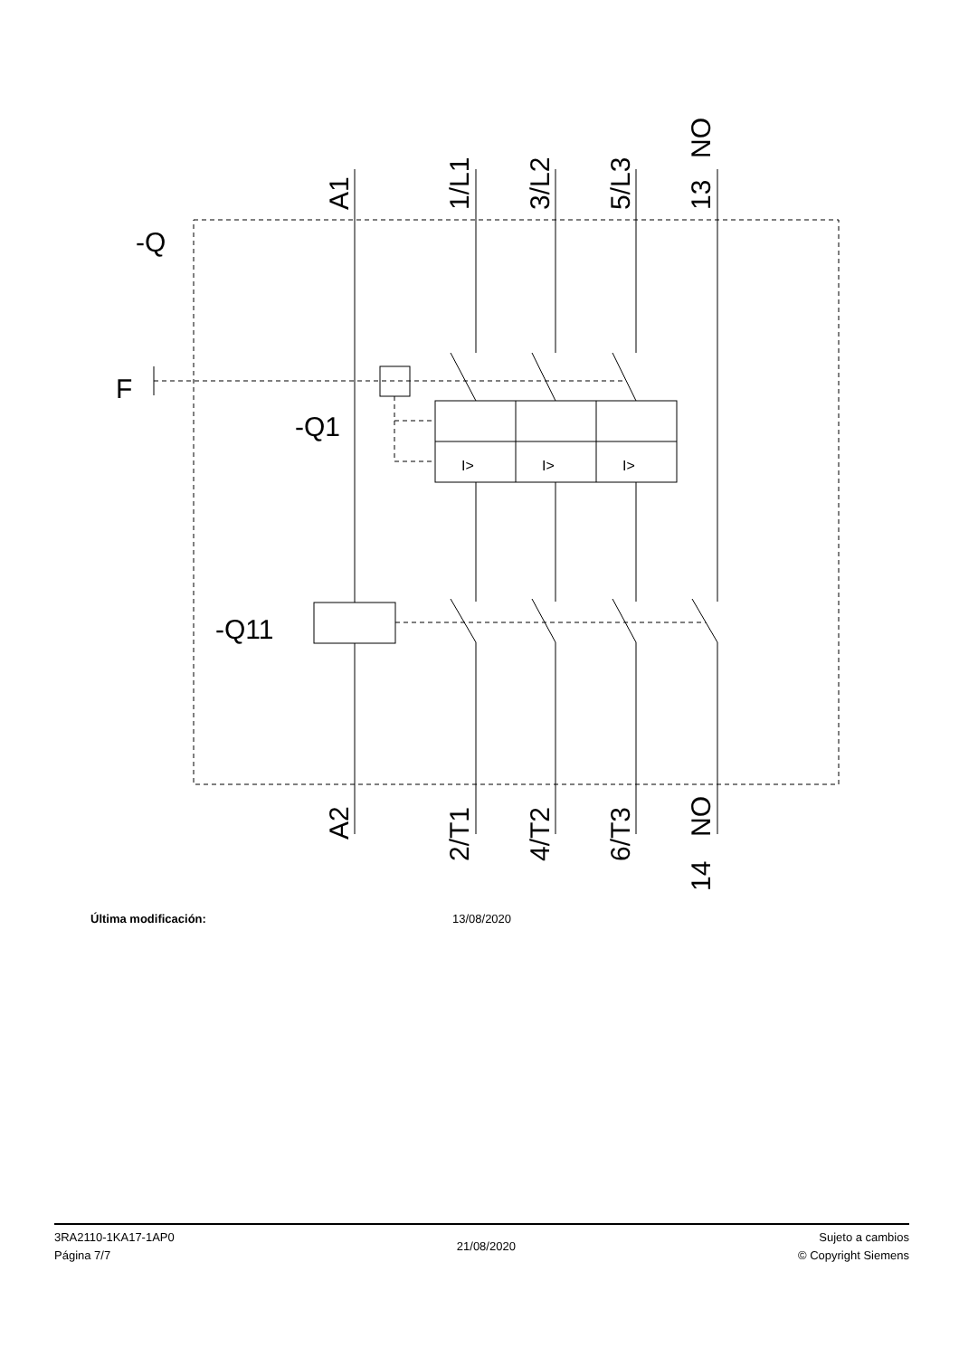-Q
F
-Q1
-Q11
A1
1/L1
3/L2
5/L3
13
NO
A2
2/T1
4/T2
6/T3
NO
14
I>
I>
I>
Última modificación: 13/08/2020
3RA2110-1KA17-1AP0
Página 7/7
21/08/2020
Sujeto a cambios
© Copyright Siemens